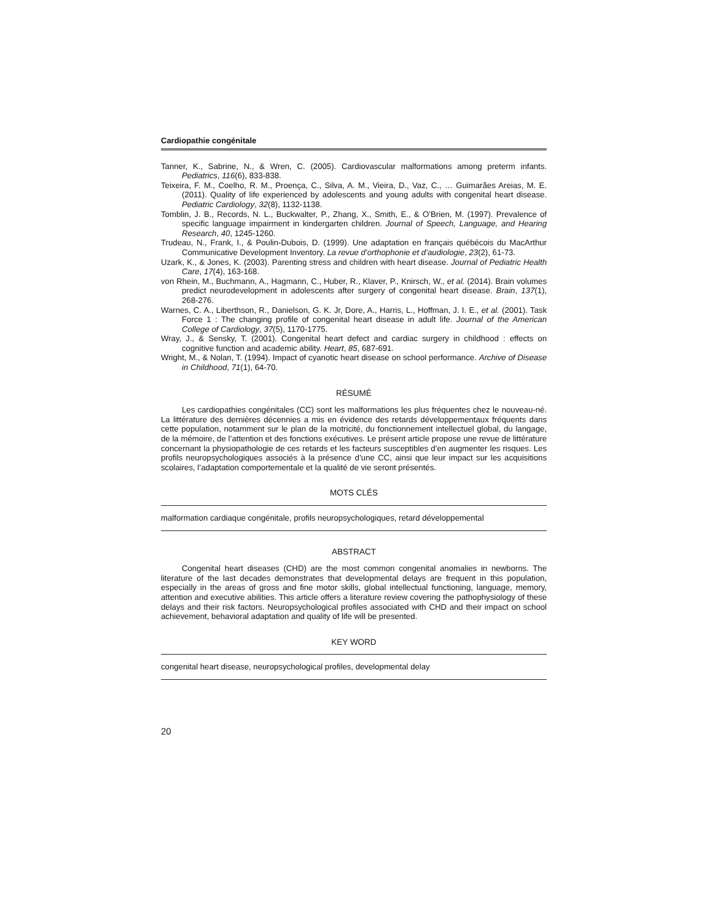Cardiopathie congénitale
Tanner, K., Sabrine, N., & Wren, C. (2005). Cardiovascular malformations among preterm infants. Pediatrics, 116(6), 833-838.
Teixeira, F. M., Coelho, R. M., Proença, C., Silva, A. M., Vieira, D., Vaz, C., … Guimarães Areias, M. E. (2011). Quality of life experienced by adolescents and young adults with congenital heart disease. Pediatric Cardiology, 32(8), 1132-1138.
Tomblin, J. B., Records, N. L., Buckwalter, P., Zhang, X., Smith, E., & O’Brien, M. (1997). Prevalence of specific language impairment in kindergarten children. Journal of Speech, Language, and Hearing Research, 40, 1245-1260.
Trudeau, N., Frank, I., & Poulin-Dubois, D. (1999). Une adaptation en français québécois du MacArthur Communicative Development Inventory. La revue d’orthophonie et d’audiologie, 23(2), 61-73.
Uzark, K., & Jones, K. (2003). Parenting stress and children with heart disease. Journal of Pediatric Health Care, 17(4), 163-168.
von Rhein, M., Buchmann, A., Hagmann, C., Huber, R., Klaver, P., Knirsch, W., et al. (2014). Brain volumes predict neurodevelopment in adolescents after surgery of congenital heart disease. Brain, 137(1), 268-276.
Warnes, C. A., Liberthson, R., Danielson, G. K. Jr, Dore, A., Harris, L., Hoffman, J. I. E., et al. (2001). Task Force 1 : The changing profile of congenital heart disease in adult life. Journal of the American College of Cardiology, 37(5), 1170-1775.
Wray, J., & Sensky, T. (2001). Congenital heart defect and cardiac surgery in childhood : effects on cognitive function and academic ability. Heart, 85, 687-691.
Wright, M., & Nolan, T. (1994). Impact of cyanotic heart disease on school performance. Archive of Disease in Childhood, 71(1), 64-70.
RÉSUMÉ
Les cardiopathies congénitales (CC) sont les malformations les plus fréquentes chez le nouveau-né. La littérature des dernières décennies a mis en évidence des retards développementaux fréquents dans cette population, notamment sur le plan de la motricité, du fonctionnement intellectuel global, du langage, de la mémoire, de l’attention et des fonctions exécutives. Le présent article propose une revue de littérature concernant la physiopathologie de ces retards et les facteurs susceptibles d’en augmenter les risques. Les profils neuropsychologiques associés à la présence d’une CC, ainsi que leur impact sur les acquisitions scolaires, l’adaptation comportementale et la qualité de vie seront présentés.
MOTS CLÉS
malformation cardiaque congénitale, profils neuropsychologiques, retard développemental
ABSTRACT
Congenital heart diseases (CHD) are the most common congenital anomalies in newborns. The literature of the last decades demonstrates that developmental delays are frequent in this population, especially in the areas of gross and fine motor skills, global intellectual functioning, language, memory, attention and executive abilities. This article offers a literature review covering the pathophysiology of these delays and their risk factors. Neuropsychological profiles associated with CHD and their impact on school achievement, behavioral adaptation and quality of life will be presented.
KEY WORD
congenital heart disease, neuropsychological profiles, developmental delay
20